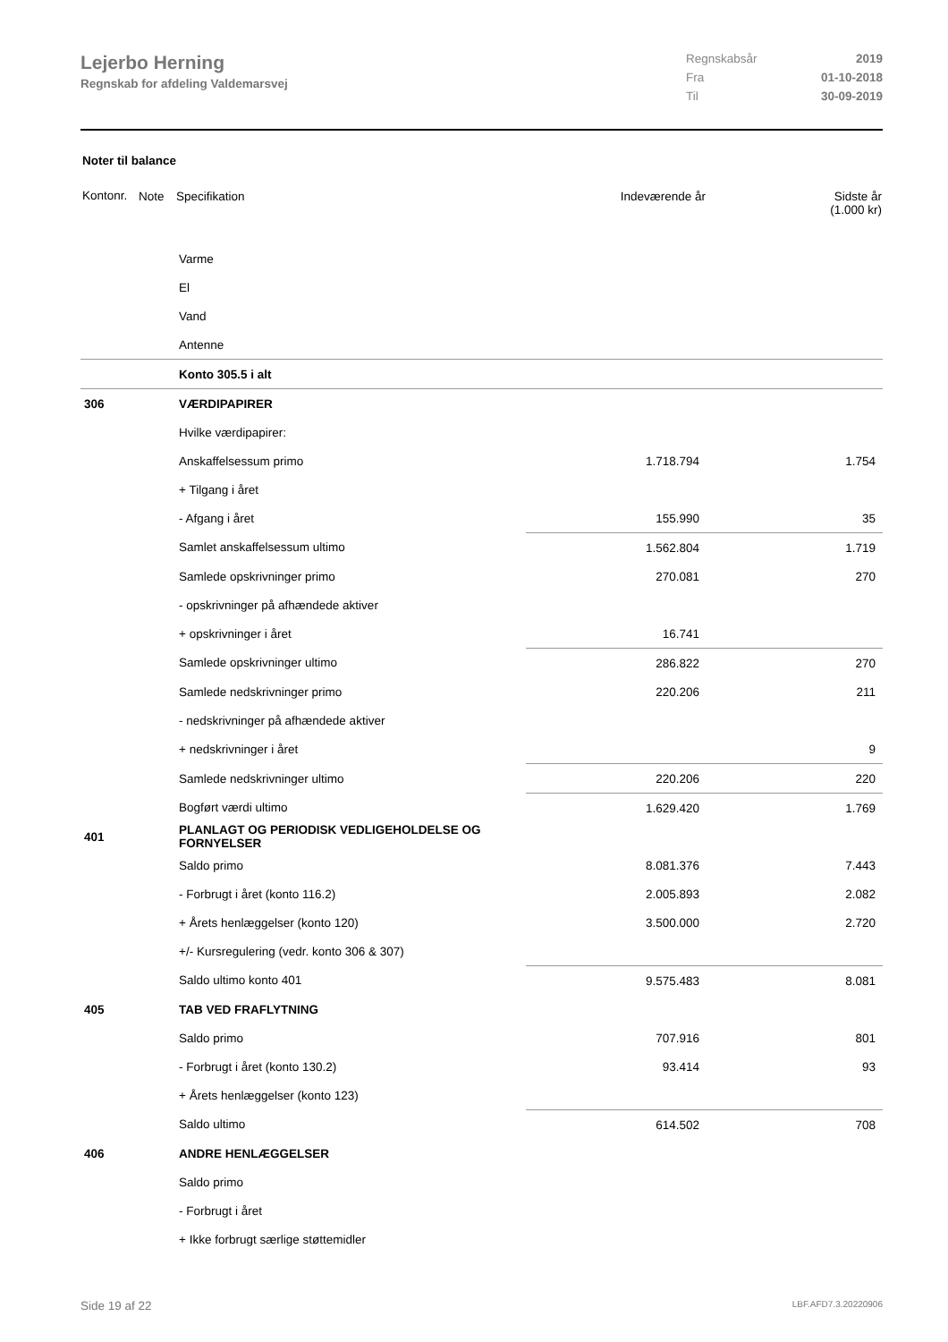Lejerbo Herning
Regnskab for afdeling Valdemarsvej
Regnskabsår 2019
Fra 01-10-2018
Til 30-09-2019
Noter til balance
| Kontonr. | Note | Specifikation | Indeværende år | Sidste år (1.000 kr) |
| --- | --- | --- | --- | --- |
| | | Varme | | |
| | | El | | |
| | | Vand | | |
| | | Antenne | | |
| | | Konto 305.5 i alt | | |
| 306 | | VÆRDIPAPIRER | | |
| | | Hvilke værdipapirer: | | |
| | | Anskaffelsessum primo | 1.718.794 | 1.754 |
| | | + Tilgang i året | | |
| | | - Afgang i året | 155.990 | 35 |
| | | Samlet anskaffelsessum ultimo | 1.562.804 | 1.719 |
| | | Samlede opskrivninger primo | 270.081 | 270 |
| | | - opskrivninger på afhændede aktiver | | |
| | | + opskrivninger i året | 16.741 | |
| | | Samlede opskrivninger ultimo | 286.822 | 270 |
| | | Samlede nedskrivninger primo | 220.206 | 211 |
| | | - nedskrivninger på afhændede aktiver | | |
| | | + nedskrivninger i året | | 9 |
| | | Samlede nedskrivninger ultimo | 220.206 | 220 |
| | | Bogført værdi ultimo | 1.629.420 | 1.769 |
| 401 | | PLANLAGT OG PERIODISK VEDLIGEHOLDELSE OG FORNYELSER | | |
| | | Saldo primo | 8.081.376 | 7.443 |
| | | - Forbrugt i året (konto 116.2) | 2.005.893 | 2.082 |
| | | + Årets henlæggelser (konto 120) | 3.500.000 | 2.720 |
| | | +/- Kursregulering (vedr. konto 306 & 307) | | |
| | | Saldo ultimo konto 401 | 9.575.483 | 8.081 |
| 405 | | TAB VED FRAFLYTNING | | |
| | | Saldo primo | 707.916 | 801 |
| | | - Forbrugt i året (konto 130.2) | 93.414 | 93 |
| | | + Årets henlæggelser (konto 123) | | |
| | | Saldo ultimo | 614.502 | 708 |
| 406 | | ANDRE HENLÆGGELSER | | |
| | | Saldo primo | | |
| | | - Forbrugt i året | | |
| | | + Ikke forbrugt særlige støttemidler | | |
Side 19 af 22 LBF.AFD7.3.20220906